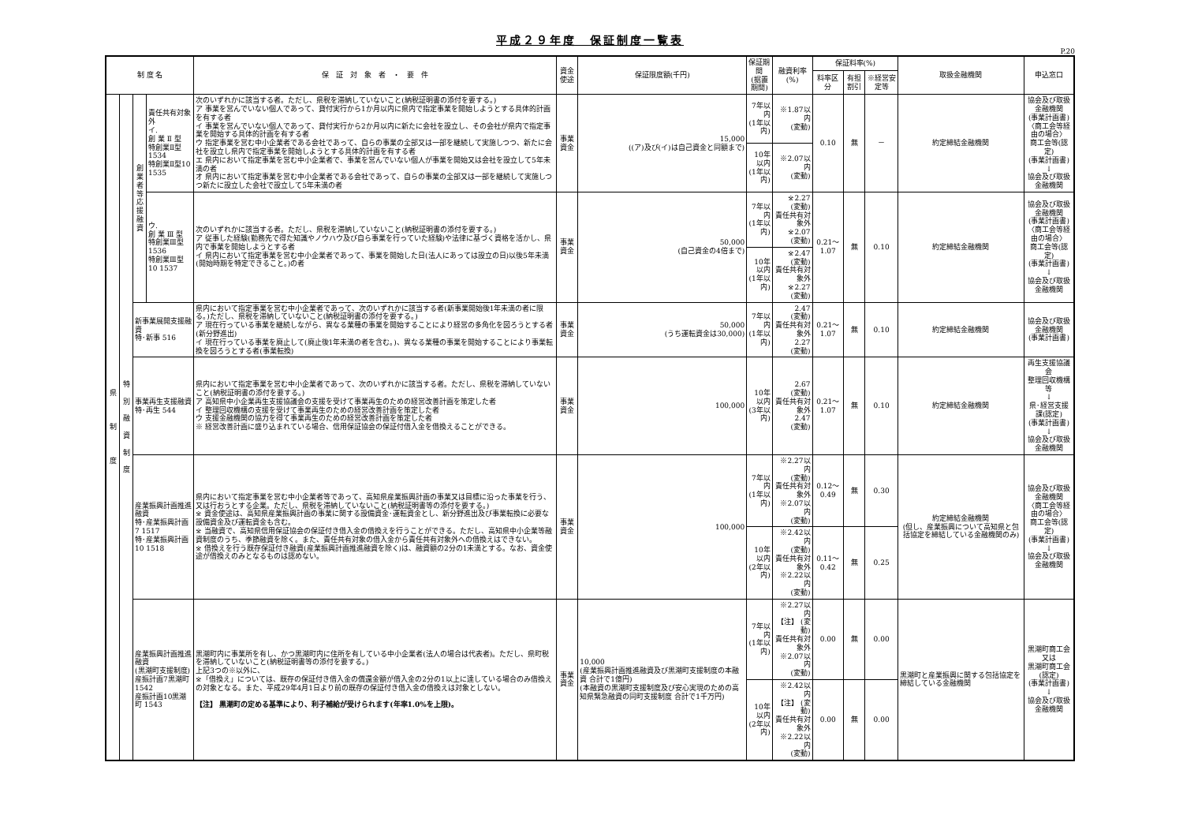平成２９年度　保証制度一覧表
P.20
| 制 度 名 | | | | 保 証 対 象 者 ・ 要 件 | 資金使途 | 保証限度額(千円) | 保証期間 (据置期間) | 融資利率(%) | 保証料率(%) | | | 取扱金融機関 | 申込窓口 |
| --- | --- | --- | --- | --- | --- | --- | --- | --- | --- | --- | --- | --- | --- |
| | | | | | | | | | 料率区分 | 有担割引 | ※経営安定等 | | |
| 県 制 度 | 特 別 融 資 制 度 | 創 業 者 等 応 援 融 資 | 責任共有対象外 イ. 創 業 Ⅱ 型 特創業Ⅱ型 1534 特創業Ⅱ型10 1535 | 次のいずれかに該当する者。ただし、県税を滞納していないこと(納税証明書の添付を要する。) ア 事業を営んでいない個人であって、貸付実行から1か月以内に県内で指定事業を開始しようとする具体的計画を有する者 イ 事業を営んでいない個人であって、貸付実行から2か月以内に新たに会社を設立し、その会社が県内で指定事業を開始する具体的計画を有する者 ウ 指定事業を営む中小企業者である会社であって、自らの事業の全部又は一部を継続して実施しつつ、新たに会社を設立し県内で指定事業を開始しようとする具体的計画を有する者 エ 県内において指定事業を営む中小企業者で、事業を営んでいない個人が事業を開始又は会社を設立して5年未満の者 オ 県内において指定事業を営む中小企業者である会社であって、自らの事業の全部又は一部を継続して実施しつつ新たに設立した会社で設立して5年未満の者 | 事業資金 | 15,000 ((ア)及び(イ)は自己資金と同額まで) | 7年以内 (1年以内) | ※1.87以内 (変動) | 0.10 | 無 | － | 約定締結金融機関 | 協会及び取扱金融機関 (事業計画書) 〈商工会等経由の場合〉 商工会等(認定) (事業計画書) ↓ 協会及び取扱金融機関 |
| | | | | | | | 10年以内 (1年以内) | ※2.07以内 (変動) | | | | | |
| | | | ウ. 創 業 Ⅲ 型 特創業Ⅲ型 1536 特創業Ⅲ型10 1537 | 次のいずれかに該当する者。ただし、県税を滞納していないこと(納税証明書の添付を要する。) ア 従事した経験(勤務先で得た知識やノウハウ及び自ら事業を行っていた経験)や法律に基づく資格を活かし、県内で事業を開始しようとする者 イ 県内において指定事業を営む中小企業者であって、事業を開始した日(法人にあっては設立の日)以後5年未満(開始時期を特定できること。)の者 | 事業資金 | 50,000 (自己資金の4倍まで) | 7年以内 (1年以内) | ※2.27 (変動) 責任共有対象外 ※2.07 (変動) | 0.21～1.07 | 無 | 0.10 | 約定締結金融機関 | 協会及び取扱金融機関 (事業計画書) 〈商工会等経由の場合〉 商工会等(認定) (事業計画書) ↓ 協会及び取扱金融機関 |
| | | | | | | | 10年以内 (1年以内) | ※2.47 (変動) 責任共有対象外 ※2.27 (変動) | | | | | |
| | | 新事業展開支援融資 特･新事 516 | | 県内において指定事業を営む中小企業者であって、次のいずれかに該当する者(新事業開始後1年未満の者に限る。)ただし、県税を滞納していないこと(納税証明書の添付を要する。) ア 現在行っている事業を継続しながら、異なる業種の事業を開始することにより経営の多角化を図ろうとする者(新分野進出) イ 現在行っている事業を廃止して(廃止後1年未満の者を含む。)、異なる業種の事業を開始することにより事業転換を図ろうとする者(事業転換) | 事業資金 | 50,000 (うち運転資金は30,000) | 7年以内 (1年以内) | 2.47 (変動) 責任共有対象外 2.27 (変動) | 0.21～1.07 | 無 | 0.10 | 約定締結金融機関 | 協会及び取扱金融機関 (事業計画書) |
| | | 事業再生支援融資 特･再生 544 | | 県内において指定事業を営む中小企業者であって、次のいずれかに該当する者。ただし、県税を滞納していないこと(納税証明書の添付を要する。) ア 高知県中小企業再生支援協議会の支援を受けて事業再生のための経営改善計画を策定した者 イ 整理回収機構の支援を受けて事業再生のための経営改善計画を策定した者 ウ 支援金融機関の協力を得て事業再生のための経営改善計画を策定した者 ※ 経営改善計画に盛り込まれている場合、信用保証協会の保証付借入金を借換えることができる。 | 事業資金 | 100,000 | 10年以内 (3年以内) | 2.67 (変動) 責任共有対象外 2.47 (変動) | 0.21～1.07 | 無 | 0.10 | 約定締結金融機関 | 再生支援協議会 整理回収機構等 ↓ 県･経営支援課(認定) (事業計画書) ↓ 協会及び取扱金融機関 |
| | | 産業振興計画推進融資 特･産業振興計画7 1517 特･産業振興計画10 1518 | | 県内において指定事業を営む中小企業者等であって、高知県産業振興計画の事業又は目標に沿った事業を行う、又は行おうとする企業。ただし、県税を滞納していないこと(納税証明書等の添付を要する。) ※ 資金使途は、高知県産業振興計画の事業に関する設備資金･運転資金とし、新分野進出及び事業転換に必要な設備資金及び運転資金も含む。 ※ 当融資で、高知県信用保証協会の保証付き借入金の借換えを行うことができる。ただし、高知県中小企業等融資制度のうち、季節融資を除く。また、責任共有対象の借入金から責任共有対象外への借換えはできない。 ※ 借換えを行う既存保証付き融資(産業振興計画推進融資を除く)は、融資額の2分の1未満とする。なお、資金使途が借換えのみとなるものは認めない。 | 事業資金 | 100,000 | 7年以内 (1年以内) | ※2.27以内 (変動) 責任共有対象外 ※2.07以内 (変動) | 0.12～0.49 | 無 | 0.30 | 約定締結金融機関 (但し、産業振興について高知県と包括協定を締結している金融機関のみ) | 協会及び取扱金融機関 〈商工会等経由の場合〉 商工会等(認定) (事業計画書) ↓ 協会及び取扱金融機関 |
| | | | | | | | 10年以内 (2年以内) | ※2.42以内 (変動) 責任共有対象外 ※2.22以内 (変動) | 0.11～0.42 | 無 | 0.25 | | |
| | | 産業振興計画推進融資 (黒潮町支援制度) 産振計画7黒潮町 1542 産振計画10黒潮町 1543 | | 黒潮町内に事業所を有し、かつ黒潮町内に住所を有している中小企業者(法人の場合は代表者)。ただし、県町税を滞納していないこと(納税証明書等の添付を要する。) 上記3つの※以外に、 ※「借換え」については、既存の保証付き借入金の償還金額が借入金の2分の1以上に達している場合のみ借換えの対象となる。また、平成29年4月1日より前の既存の保証付き借入金の借換えは対象としない。 【注】 黒潮町の定める基準により、利子補給が受けられます(年率1.0%を上限)。 | 事業資金 | 10,000 (産業振興計画推進融資及び黒潮町支援制度の本融資 合計で1億円) (本融資の黒潮町支援制度及び安心実現のための高知県緊急融資の同町支援制度 合計で1千万円) | 7年以内 (1年以内) | ※2.27以内 【注】 (変動) 責任共有対象外 ※2.07以内 (変動) | 0.00 | 無 | 0.00 | 黒潮町と産業振興に関する包括協定を締結している金融機関 | 黒潮町商工会 又は 黒潮町商工会(認定) (事業計画書) ↓ 協会及び取扱金融機関 |
| | | | | | | | 10年以内 (2年以内) | ※2.42以内 【注】 (変動) 責任共有対象外 ※2.22以内 (変動) | 0.00 | 無 | 0.00 | | |